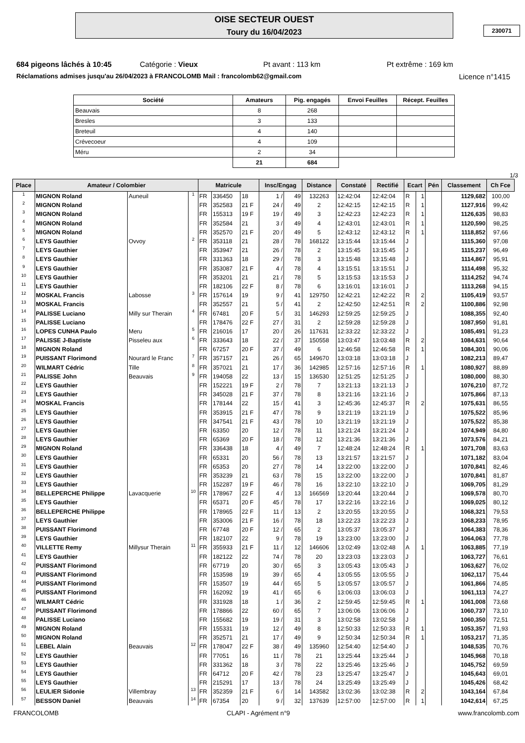OISE SECTEUR OUEST
Toury du 16/04/2023
230071
684 pigeons lâchés à 10:45 Catégorie : Vieux Pt avant : 113 km Pt extrême : 169 km
Réclamations admises jusqu'au 26/04/2023 à FRANCOLOMB Mail : francolomb62@gmail.com Licence n°1415
| Société | Amateurs | Pig. engagés | Envoi Feuilles | Récept. Feuilles |
| --- | --- | --- | --- | --- |
| Beauvais | 8 | 268 | | |
| Bresles | 3 | 133 | | |
| Breteuil | 4 | 140 | | |
| Crévecoeur | 4 | 109 | | |
| Méru | 2 | 34 | | |
| | 21 | 684 | | |
1/3
| Place | Amateur / Colombier | | | Matricule | | | Insc/Engag | | Distance | Constaté | Rectifié | Ecart | | Pén | Classement | Ch Fce |
| --- | --- | --- | --- | --- | --- | --- | --- | --- | --- | --- | --- | --- | --- | --- | --- | --- |
| 1 | MIGNON Roland | Auneuil | 1 | FR | 336450 | 18 | 1 / | 49 | 132263 | 12:42:04 | 12:42:04 | R | 1 | | 1129,682 | 100,00 |
| 2 | MIGNON Roland | | | FR | 352583 | 21 F | 24 / | 49 | 2 | 12:42:15 | 12:42:15 | R | 1 | | 1127,916 | 99,42 |
| 3 | MIGNON Roland | | | FR | 155313 | 19 F | 19 / | 49 | 3 | 12:42:23 | 12:42:23 | R | 1 | | 1126,635 | 98,83 |
| 4 | MIGNON Roland | | | FR | 352584 | 21 | 3 / | 49 | 4 | 12:43:01 | 12:43:01 | R | 1 | | 1120,590 | 98,25 |
| 5 | MIGNON Roland | | | FR | 352570 | 21 F | 20 / | 49 | 5 | 12:43:12 | 12:43:12 | R | 1 | | 1118,852 | 97,66 |
| 6 | LEYS Gauthier | Ovvoy | 2 | FR | 353118 | 21 | 28 / | 78 | 168122 | 13:15:44 | 13:15:44 | J | | | 1115,360 | 97,08 |
| 7 | LEYS Gauthier | | | FR | 353947 | 21 | 26 / | 78 | 2 | 13:15:45 | 13:15:45 | J | | | 1115,237 | 96,49 |
| 8 | LEYS Gauthier | | | FR | 331363 | 18 | 29 / | 78 | 3 | 13:15:48 | 13:15:48 | J | | | 1114,867 | 95,91 |
| 9 | LEYS Gauthier | | | FR | 353087 | 21 F | 4 / | 78 | 4 | 13:15:51 | 13:15:51 | J | | | 1114,498 | 95,32 |
| 10 | LEYS Gauthier | | | FR | 353201 | 21 | 21 / | 78 | 5 | 13:15:53 | 13:15:53 | J | | | 1114,252 | 94,74 |
| 11 | LEYS Gauthier | | | FR | 182106 | 22 F | 8 / | 78 | 6 | 13:16:01 | 13:16:01 | J | | | 1113,268 | 94,15 |
| 12 | MOSKAL Francis | Labosse | 3 | FR | 157614 | 19 | 9 / | 41 | 129750 | 12:42:21 | 12:42:22 | R | 2 | | 1105,419 | 93,57 |
| 13 | MOSKAL Francis | | | FR | 352557 | 21 | 5 / | 41 | 2 | 12:42:50 | 12:42:51 | R | 2 | | 1100,886 | 92,98 |
| 14 | PALISSE Luciano | Milly sur Therain | 4 | FR | 67481 | 20 F | 5 / | 31 | 146293 | 12:59:25 | 12:59:25 | J | | | 1088,355 | 92,40 |
| 15 | PALISSE Luciano | | | FR | 178476 | 22 F | 27 / | 31 | 2 | 12:59:28 | 12:59:28 | J | | | 1087,950 | 91,81 |
| 16 | LOPES CUNHA Paulo | Meru | 5 | FR | 216016 | 17 | 20 / | 26 | 117631 | 12:33:22 | 12:33:22 | J | | | 1085,491 | 91,23 |
| 17 | PALISSE J-Baptiste | Pisseleu aux | 6 | FR | 333643 | 18 | 22 / | 37 | 150558 | 13:03:47 | 13:03:48 | R | 2 | | 1084,631 | 90,64 |
| 18 | MIGNON Roland | | | FR | 67257 | 20 F | 37 / | 49 | 6 | 12:46:58 | 12:46:58 | R | 1 | | 1084,301 | 90,06 |
| 19 | PUISSANT Florimond | Nourard le Franc | 7 | FR | 357157 | 21 | 26 / | 65 | 149670 | 13:03:18 | 13:03:18 | J | | | 1082,213 | 89,47 |
| 20 | WILMART Cédric | Tille | 8 | FR | 357021 | 21 | 17 / | 36 | 142985 | 12:57:16 | 12:57:16 | R | 1 | | 1080,927 | 88,89 |
| 21 | PALISSE John | Beauvais | 9 | FR | 194058 | 22 | 13 / | 15 | 136530 | 12:51:25 | 12:51:25 | J | | | 1080,000 | 88,30 |
| 22 | LEYS Gauthier | | | FR | 152221 | 19 F | 2 / | 78 | 7 | 13:21:13 | 13:21:13 | J | | | 1076,210 | 87,72 |
| 23 | LEYS Gauthier | | | FR | 345028 | 21 F | 37 / | 78 | 8 | 13:21:16 | 13:21:16 | J | | | 1075,866 | 87,13 |
| 24 | MOSKAL Francis | | | FR | 178144 | 22 | 15 / | 41 | 3 | 12:45:36 | 12:45:37 | R | 2 | | 1075,631 | 86,55 |
| 25 | LEYS Gauthier | | | FR | 353915 | 21 F | 47 / | 78 | 9 | 13:21:19 | 13:21:19 | J | | | 1075,522 | 85,96 |
| 26 | LEYS Gauthier | | | FR | 347541 | 21 F | 43 / | 78 | 10 | 13:21:19 | 13:21:19 | J | | | 1075,522 | 85,38 |
| 27 | LEYS Gauthier | | | FR | 63350 | 20 | 12 / | 78 | 11 | 13:21:24 | 13:21:24 | J | | | 1074,949 | 84,80 |
| 28 | LEYS Gauthier | | | FR | 65369 | 20 F | 18 / | 78 | 12 | 13:21:36 | 13:21:36 | J | | | 1073,576 | 84,21 |
| 29 | MIGNON Roland | | | FR | 336438 | 18 | 4 / | 49 | 7 | 12:48:24 | 12:48:24 | R | 1 | | 1071,708 | 83,63 |
| 30 | LEYS Gauthier | | | FR | 65331 | 20 | 56 / | 78 | 13 | 13:21:57 | 13:21:57 | J | | | 1071,182 | 83,04 |
| 31 | LEYS Gauthier | | | FR | 65353 | 20 | 27 / | 78 | 14 | 13:22:00 | 13:22:00 | J | | | 1070,841 | 82,46 |
| 32 | LEYS Gauthier | | | FR | 353239 | 21 | 63 / | 78 | 15 | 13:22:00 | 13:22:00 | J | | | 1070,841 | 81,87 |
| 33 | LEYS Gauthier | | | FR | 152287 | 19 F | 46 / | 78 | 16 | 13:22:10 | 13:22:10 | J | | | 1069,705 | 81,29 |
| 34 | BELLEPERCHE Philippe | Lavacquerie | 10 | FR | 178967 | 22 F | 4 / | 13 | 166569 | 13:20:44 | 13:20:44 | J | | | 1069,578 | 80,70 |
| 35 | LEYS Gauthier | | | FR | 65371 | 20 F | 45 / | 78 | 17 | 13:22:16 | 13:22:16 | J | | | 1069,025 | 80,12 |
| 36 | BELLEPERCHE Philippe | | | FR | 178965 | 22 F | 11 / | 13 | 2 | 13:20:55 | 13:20:55 | J | | | 1068,321 | 79,53 |
| 37 | LEYS Gauthier | | | FR | 353006 | 21 F | 16 / | 78 | 18 | 13:22:23 | 13:22:23 | J | | | 1068,233 | 78,95 |
| 38 | PUISSANT Florimond | | | FR | 67748 | 20 F | 12 / | 65 | 2 | 13:05:37 | 13:05:37 | J | | | 1064,383 | 78,36 |
| 39 | LEYS Gauthier | | | FR | 182107 | 22 | 9 / | 78 | 19 | 13:23:00 | 13:23:00 | J | | | 1064,063 | 77,78 |
| 40 | VILLETTE Remy | Millysur Therain | 11 | FR | 355933 | 21 F | 11 / | 12 | 146606 | 13:02:49 | 13:02:48 | A | 1 | | 1063,885 | 77,19 |
| 41 | LEYS Gauthier | | | FR | 182122 | 22 | 74 / | 78 | 20 | 13:23:03 | 13:23:03 | J | | | 1063,727 | 76,61 |
| 42 | PUISSANT Florimond | | | FR | 67719 | 20 | 30 / | 65 | 3 | 13:05:43 | 13:05:43 | J | | | 1063,627 | 76,02 |
| 43 | PUISSANT Florimond | | | FR | 153598 | 19 | 39 / | 65 | 4 | 13:05:55 | 13:05:55 | J | | | 1062,117 | 75,44 |
| 44 | PUISSANT Florimond | | | FR | 153507 | 19 | 44 / | 65 | 5 | 13:05:57 | 13:05:57 | J | | | 1061,866 | 74,85 |
| 45 | PUISSANT Florimond | | | FR | 162092 | 19 | 41 / | 65 | 6 | 13:06:03 | 13:06:03 | J | | | 1061,113 | 74,27 |
| 46 | WILMART Cédric | | | FR | 331928 | 18 | 1 / | 36 | 2 | 12:59:45 | 12:59:45 | R | 1 | | 1061,008 | 73,68 |
| 47 | PUISSANT Florimond | | | FR | 178866 | 22 | 60 / | 65 | 7 | 13:06:06 | 13:06:06 | J | | | 1060,737 | 73,10 |
| 48 | PALISSE Luciano | | | FR | 155682 | 19 | 19 / | 31 | 3 | 13:02:58 | 13:02:58 | J | | | 1060,350 | 72,51 |
| 49 | MIGNON Roland | | | FR | 155331 | 19 | 12 / | 49 | 8 | 12:50:33 | 12:50:33 | R | 1 | | 1053,357 | 71,93 |
| 50 | MIGNON Roland | | | FR | 352571 | 21 | 17 / | 49 | 9 | 12:50:34 | 12:50:34 | R | 1 | | 1053,217 | 71,35 |
| 51 | LEBEL Alain | Beauvais | 12 | FR | 178047 | 22 F | 38 / | 49 | 135960 | 12:54:40 | 12:54:40 | J | | | 1048,535 | 70,76 |
| 52 | LEYS Gauthier | | | FR | 77051 | 16 | 11 / | 78 | 21 | 13:25:44 | 13:25:44 | J | | | 1045,968 | 70,18 |
| 53 | LEYS Gauthier | | | FR | 331362 | 18 | 3 / | 78 | 22 | 13:25:46 | 13:25:46 | J | | | 1045,752 | 69,59 |
| 54 | LEYS Gauthier | | | FR | 64712 | 20 F | 42 / | 78 | 23 | 13:25:47 | 13:25:47 | J | | | 1045,643 | 69,01 |
| 55 | LEYS Gauthier | | | FR | 215291 | 17 | 13 / | 78 | 24 | 13:25:49 | 13:25:49 | J | | | 1045,426 | 68,42 |
| 56 | LEULIER Sidonie | Villembray | 13 | FR | 352359 | 21 F | 6 / | 14 | 143582 | 13:02:36 | 13:02:38 | R | 2 | | 1043,164 | 67,84 |
| 57 | BESSON Daniel | Beauvais | 14 | FR | 67354 | 20 | 9 / | 32 | 137639 | 12:57:00 | 12:57:00 | R | 1 | | 1042,614 | 67,25 |
FRANCOLOMB CLAPI - Agrément n°9 www.francolomb.com